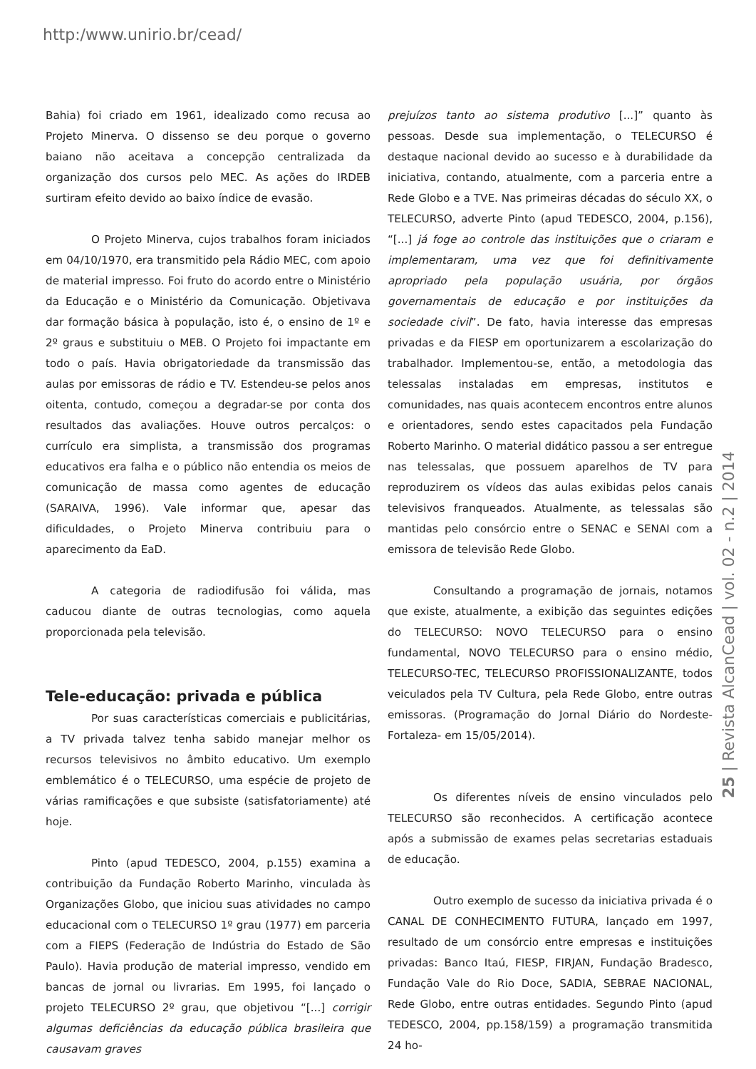http:/www.unirio.br/cead/
Bahia) foi criado em 1961, idealizado como recusa ao Projeto Minerva. O dissenso se deu porque o governo baiano não aceitava a concepção centralizada da organização dos cursos pelo MEC. As ações do IRDEB surtiram efeito devido ao baixo índice de evasão.
O Projeto Minerva, cujos trabalhos foram iniciados em 04/10/1970, era transmitido pela Rádio MEC, com apoio de material impresso. Foi fruto do acordo entre o Ministério da Educação e o Ministério da Comunicação. Objetivava dar formação básica à população, isto é, o ensino de 1º e 2º graus e substituiu o MEB. O Projeto foi impactante em todo o país. Havia obrigatoriedade da transmissão das aulas por emissoras de rádio e TV. Estendeu-se pelos anos oitenta, contudo, começou a degradar-se por conta dos resultados das avaliações. Houve outros percalços: o currículo era simplista, a transmissão dos programas educativos era falha e o público não entendia os meios de comunicação de massa como agentes de educação (SARAIVA, 1996). Vale informar que, apesar das dificuldades, o Projeto Minerva contribuiu para o aparecimento da EaD.
A categoria de radiodifusão foi válida, mas caducou diante de outras tecnologias, como aquela proporcionada pela televisão.
Tele-educação: privada e pública
Por suas características comerciais e publicitárias, a TV privada talvez tenha sabido manejar melhor os recursos televisivos no âmbito educativo. Um exemplo emblemático é o TELECURSO, uma espécie de projeto de várias ramificações e que subsiste (satisfatoriamente) até hoje.
Pinto (apud TEDESCO, 2004, p.155) examina a contribuição da Fundação Roberto Marinho, vinculada às Organizações Globo, que iniciou suas atividades no campo educacional com o TELECURSO 1º grau (1977) em parceria com a FIEPS (Federação de Indústria do Estado de São Paulo). Havia produção de material impresso, vendido em bancas de jornal ou livrarias. Em 1995, foi lançado o projeto TELECURSO 2º grau, que objetivou “[...] corrigir algumas deficiências da educação pública brasileira que causavam graves
prejuízos tanto ao sistema produtivo [...]” quanto às pessoas. Desde sua implementação, o TELECURSO é destaque nacional devido ao sucesso e à durabilidade da iniciativa, contando, atualmente, com a parceria entre a Rede Globo e a TVE. Nas primeiras décadas do século XX, o TELECURSO, adverte Pinto (apud TEDESCO, 2004, p.156), “[...] já foge ao controle das instituições que o criaram e implementaram, uma vez que foi definitivamente apropriado pela população usuária, por órgãos governamentais de educação e por instituições da sociedade civil”. De fato, havia interesse das empresas privadas e da FIESP em oportunizarem a escolarização do trabalhador. Implementou-se, então, a metodologia das telessalas instaladas em empresas, institutos e comunidades, nas quais acontecem encontros entre alunos e orientadores, sendo estes capacitados pela Fundação Roberto Marinho. O material didático passou a ser entregue nas telessalas, que possuem aparelhos de TV para reproduzirem os vídeos das aulas exibidas pelos canais televisivos franqueados. Atualmente, as telessalas são mantidas pelo consórcio entre o SENAC e SENAI com a emissora de televisão Rede Globo.
Consultando a programação de jornais, notamos que existe, atualmente, a exibição das seguintes edições do TELECURSO: NOVO TELECURSO para o ensino fundamental, NOVO TELECURSO para o ensino médio, TELECURSO-TEC, TELECURSO PROFISSIONALIZANTE, todos veiculados pela TV Cultura, pela Rede Globo, entre outras emissoras. (Programação do Jornal Diário do Nordeste- Fortaleza- em 15/05/2014).
Os diferentes níveis de ensino vinculados pelo TELECURSO são reconhecidos. A certificação acontece após a submissão de exames pelas secretarias estaduais de educação.
Outro exemplo de sucesso da iniciativa privada é o CANAL DE CONHECIMENTO FUTURA, lançado em 1997, resultado de um consórcio entre empresas e instituições privadas: Banco Itaú, FIESP, FIRJAN, Fundação Bradesco, Fundação Vale do Rio Doce, SADIA, SEBRAE NACIONAL, Rede Globo, entre outras entidades. Segundo Pinto (apud TEDESCO, 2004, pp.158/159) a programação transmitida 24 ho-
25 | Revista AlcanCead | vol. 02 - n.2 | 2014